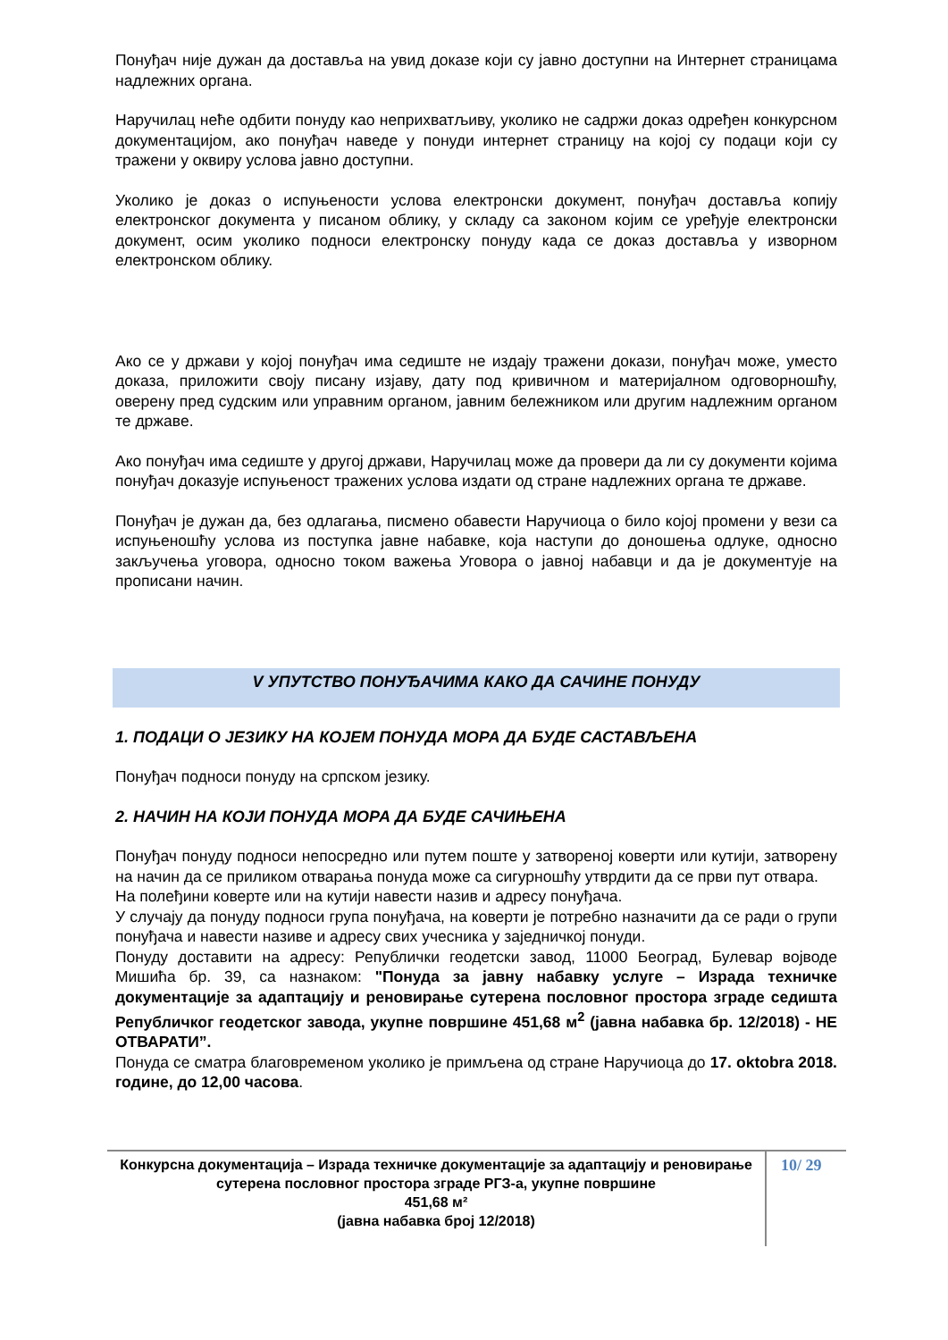Понуђач није дужан да доставља на увид доказе који су јавно доступни на Интернет страницама надлежних органа.
Наручилац неће одбити понуду као неприхватљиву, уколико не садржи доказ одређен конкурсном документацијом, ако понуђач наведе у понуди интернет страницу на којој су подаци који су тражени у оквиру услова јавно доступни.
Уколико је доказ о испуњености услова електронски документ, понуђач доставља копију електронског документа у писаном облику, у складу са законом којим се уређује електронски документ, осим уколико подноси електронску понуду када се доказ доставља у изворном електронском облику.
Ако се у држави у којој понуђач има седиште не издају тражени докази, понуђач може, уместо доказа, приложити своју писану изјаву, дату под кривичном и материјалном одговорношћу, оверену пред судским или управним органом, јавним бележником или другим надлежним органом те државе.
Ако понуђач има седиште у другој држави, Наручилац може да провери да ли су документи којима понуђач доказује испуњеност тражених услова издати од стране надлежних органа те државе.
Понуђач је дужан да, без одлагања, писмено обавести Наручиоца о било којој промени у вези са испуњеношћу услова из поступка јавне набавке, која наступи до доношења одлуке, односно закључења уговора, односно током важења Уговора о јавној набавци и да је документује на прописани начин.
V УПУТСТВО ПОНУЂАЧИМА КАКО ДА САЧИНЕ ПОНУДУ
1. ПОДАЦИ О ЈЕЗИКУ НА КОЈЕМ ПОНУДА МОРА ДА БУДЕ САСТАВЉЕНА
Понуђач подноси понуду на српском језику.
2. НАЧИН НА КОЈИ ПОНУДА МОРА ДА БУДЕ САЧИЊЕНА
Понуђач понуду подноси непосредно или путем поште у затвореној коверти или кутији, затворену на начин да се приликом отварања понуда може са сигурношћу утврдити да се први пут отвара.
На полеђини коверте или на кутији навести назив и адресу понуђача.
У случају да понуду подноси група понуђача, на коверти је потребно назначити да се ради о групи понуђача и навести називе и адресу свих учесника у заједничкој понуди.
Понуду доставити на адресу: Републички геодетски завод, 11000 Београд, Булевар војводе Мишића бр. 39, са назнаком: "Понуда за јавну набавку услуге – Израда техничке документације за адаптацију и реновирање сутерена пословног простора зграде седишта Републичког геодетског завода, укупне површине 451,68 м<sup>2</sup> (јавна набавка бр. 12/2018) - НЕ ОТВАРАТИ”.
Понуда се сматра благовременом уколико је примљена од стране Наручиоца до 17. oktobra 2018. године, до 12,00 часова.
Конкурсна документација – Израда техничке документације за адаптацију и реновирање сутерена пословног простора зграде РГЗ-а, укупне површине
451,68 м²
(јавна набавка број 12/2018)
10/ 29